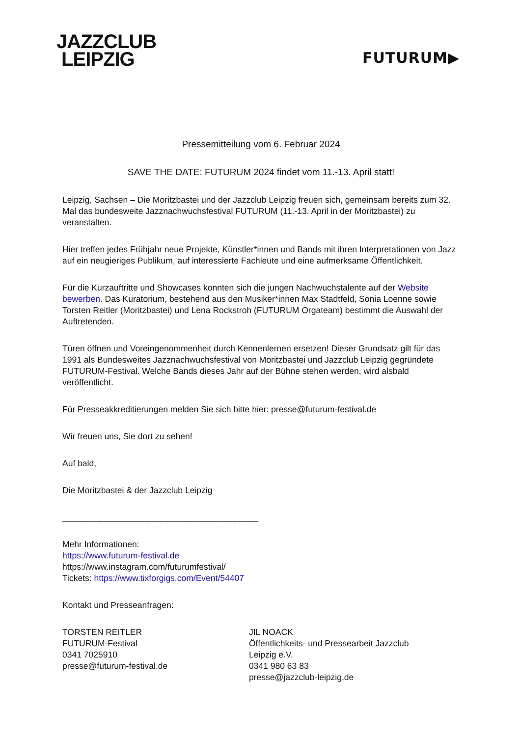JAZZCLUB
LEIPZIG
FUTURUM▶
Pressemitteilung vom 6. Februar 2024
SAVE THE DATE: FUTURUM 2024 findet vom 11.-13. April statt!
Leipzig, Sachsen – Die Moritzbastei und der Jazzclub Leipzig freuen sich, gemeinsam bereits zum 32. Mal das bundesweite Jazznachwuchsfestival FUTURUM (11.-13. April in der Moritzbastei) zu veranstalten.
Hier treffen jedes Frühjahr neue Projekte, Künstler*innen und Bands mit ihren Interpretationen von Jazz auf ein neugieriges Publikum, auf interessierte Fachleute und eine aufmerksame Öffentlichkeit.
Für die Kurzauftritte und Showcases konnten sich die jungen Nachwuchstalente auf der Website bewerben. Das Kuratorium, bestehend aus den Musiker*innen Max Stadtfeld, Sonia Loenne sowie Torsten Reitler (Moritzbastei) und Lena Rockstroh (FUTURUM Orgateam) bestimmt die Auswahl der Auftretenden.
Türen öffnen und Voreingenommenheit durch Kennenlernen ersetzen! Dieser Grundsatz gilt für das 1991 als Bundesweites Jazznachwuchsfestival von Moritzbastei und Jazzclub Leipzig gegründete FUTURUM-Festival. Welche Bands dieses Jahr auf der Bühne stehen werden, wird alsbald veröffentlicht.
Für Presseakkreditierungen melden Sie sich bitte hier: presse@futurum-festival.de
Wir freuen uns, Sie dort zu sehen!
Auf bald,
Die Moritzbastei & der Jazzclub Leipzig
_________________________________________
Mehr Informationen:
https://www.futurum-festival.de
https://www.instagram.com/futurumfestival/
Tickets: https://www.tixforgigs.com/Event/54407
Kontakt und Presseanfragen:
TORSTEN REITLER
FUTURUM-Festival
0341 7025910
presse@futurum-festival.de
JIL NOACK
Öffentlichkeits- und Pressearbeit Jazzclub Leipzig e.V.
0341 980 63 83
presse@jazzclub-leipzig.de